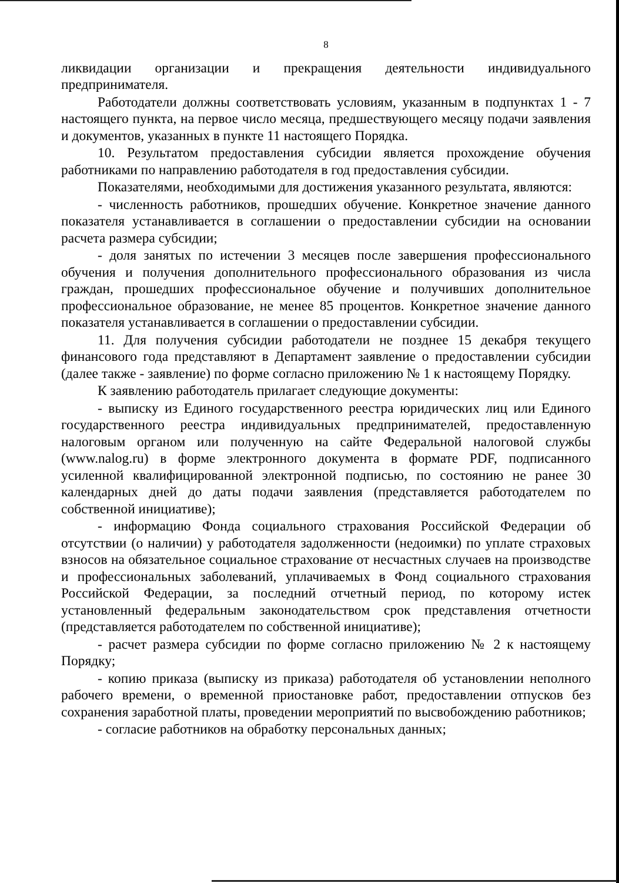8
ликвидации организации и прекращения деятельности индивидуального предпринимателя.
Работодатели должны соответствовать условиям, указанным в подпунктах 1 - 7 настоящего пункта, на первое число месяца, предшествующего месяцу подачи заявления и документов, указанных в пункте 11 настоящего Порядка.
10. Результатом предоставления субсидии является прохождение обучения работниками по направлению работодателя в год предоставления субсидии.
Показателями, необходимыми для достижения указанного результата, являются:
- численность работников, прошедших обучение. Конкретное значение данного показателя устанавливается в соглашении о предоставлении субсидии на основании расчета размера субсидии;
- доля занятых по истечении 3 месяцев после завершения профессионального обучения и получения дополнительного профессионального образования из числа граждан, прошедших профессиональное обучение и получивших дополнительное профессиональное образование, не менее 85 процентов. Конкретное значение данного показателя устанавливается в соглашении о предоставлении субсидии.
11. Для получения субсидии работодатели не позднее 15 декабря текущего финансового года представляют в Департамент заявление о предоставлении субсидии (далее также - заявление) по форме согласно приложению № 1 к настоящему Порядку.
К заявлению работодатель прилагает следующие документы:
- выписку из Единого государственного реестра юридических лиц или Единого государственного реестра индивидуальных предпринимателей, предоставленную налоговым органом или полученную на сайте Федеральной налоговой службы (www.nalog.ru) в форме электронного документа в формате PDF, подписанного усиленной квалифицированной электронной подписью, по состоянию не ранее 30 календарных дней до даты подачи заявления (представляется работодателем по собственной инициативе);
- информацию Фонда социального страхования Российской Федерации об отсутствии (о наличии) у работодателя задолженности (недоимки) по уплате страховых взносов на обязательное социальное страхование от несчастных случаев на производстве и профессиональных заболеваний, уплачиваемых в Фонд социального страхования Российской Федерации, за последний отчетный период, по которому истек установленный федеральным законодательством срок представления отчетности (представляется работодателем по собственной инициативе);
- расчет размера субсидии по форме согласно приложению № 2 к настоящему Порядку;
- копию приказа (выписку из приказа) работодателя об установлении неполного рабочего времени, о временной приостановке работ, предоставлении отпусков без сохранения заработной платы, проведении мероприятий по высвобождению работников;
- согласие работников на обработку персональных данных;